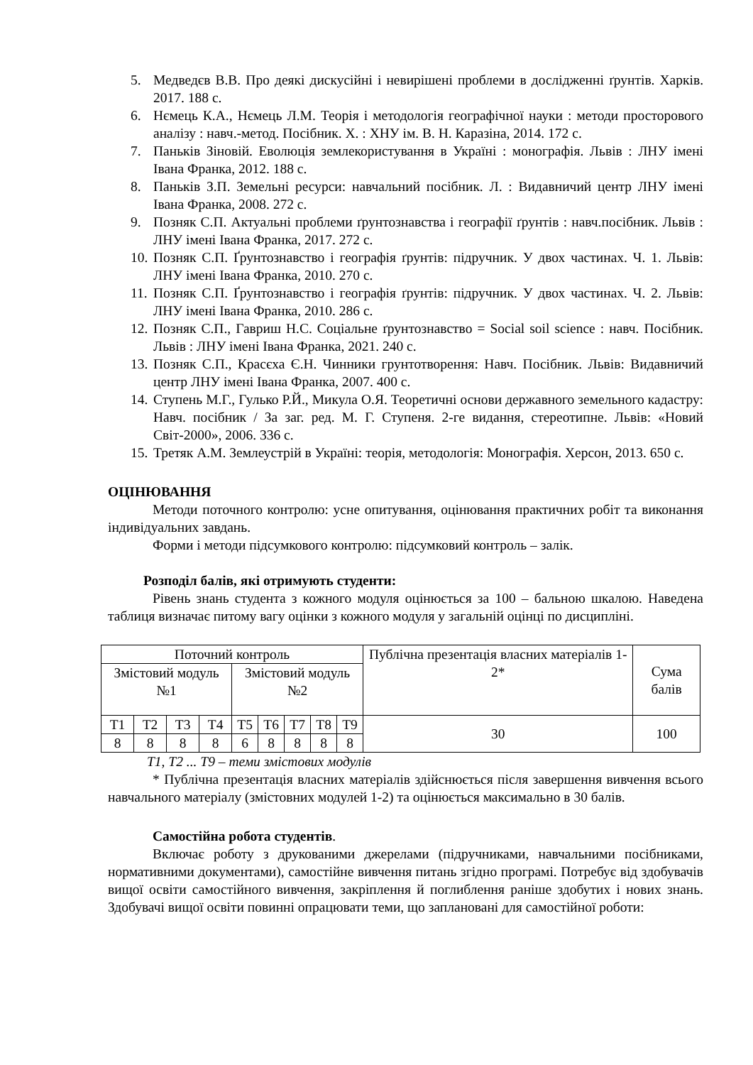5. Медведєв В.В. Про деякі дискусійні і невирішені проблеми в дослідженні ґрунтів. Харків. 2017. 188 с.
6. Нємець К.А., Нємець Л.М. Теорія і методологія географічної науки : методи просторового аналізу : навч.-метод. Посібник. Х. : ХНУ ім. В. Н. Каразіна, 2014. 172 с.
7. Паньків Зіновій. Еволюція землекористування в Україні : монографія. Львів : ЛНУ імені Івана Франка, 2012. 188 с.
8. Паньків З.П. Земельні ресурси: навчальний посібник. Л. : Видавничий центр ЛНУ імені Івана Франка, 2008. 272 с.
9. Позняк С.П. Актуальні проблеми ґрунтознавства і географії ґрунтів : навч.посібник. Львів : ЛНУ імені Івана Франка, 2017. 272 с.
10. Позняк С.П. Ґрунтознавство і географія ґрунтів: підручник. У двох частинах. Ч. 1. Львів: ЛНУ імені Івана Франка, 2010. 270 с.
11. Позняк С.П. Ґрунтознавство і географія ґрунтів: підручник. У двох частинах. Ч. 2. Львів: ЛНУ імені Івана Франка, 2010. 286 с.
12. Позняк С.П., Гавриш Н.С. Соціальне ґрунтознавство = Social soil science : навч. Посібник. Львів : ЛНУ імені Івана Франка, 2021. 240 с.
13. Позняк С.П., Красєха Є.Н. Чинники грунтотворення: Навч. Посібник. Львів: Видавничий центр ЛНУ імені Івана Франка, 2007. 400 с.
14. Ступень М.Г., Гулько Р.Й., Микула О.Я. Теоретичні основи державного земельного кадастру: Навч. посібник / За заг. ред. М. Г. Ступеня. 2-ге видання, стереотипне. Львів: «Новий Світ-2000», 2006. 336 с.
15. Третяк А.М. Землеустрій в Україні: теорія, методологія: Монографія. Херсон, 2013. 650 с.
ОЦІНЮВАННЯ
Методи поточного контролю: усне опитування, оцінювання практичних робіт та виконання індивідуальних завдань.
Форми і методи підсумкового контролю: підсумковий контроль – залік.
Розподіл балів, які отримують студенти:
Рівень знань студента з кожного модуля оцінюється за 100 – бальною шкалою. Наведена таблиця визначає питому вагу оцінки з кожного модуля у загальній оцінці по дисципліні.
| Поточний контроль | | | | | | | | | Публічна презентація власних матеріалів 1-2* | Сума балів |
| Змістовий модуль №1 | | | | Змістовий модуль №2 | | | | | | |
| Т1 | Т2 | Т3 | Т4 | Т5 | Т6 | Т7 | Т8 | Т9 | 30 | 100 |
| 8 | 8 | 8 | 8 | 6 | 8 | 8 | 8 | 8 | | |
Т1, Т2 ... Т9 – теми змістових модулів
* Публічна презентація власних матеріалів здійснюється після завершення вивчення всього навчального матеріалу (змістовних модулей 1-2) та оцінюється максимально в 30 балів.
Самостійна робота студентів.
Включає роботу з друкованими джерелами (підручниками, навчальними посібниками, нормативними документами), самостійне вивчення питань згідно програмі. Потребує від здобувачів вищої освіти самостійного вивчення, закріплення й поглиблення раніше здобутих і нових знань. Здобувачі вищої освіти повинні опрацювати теми, що заплановані для самостійної роботи: